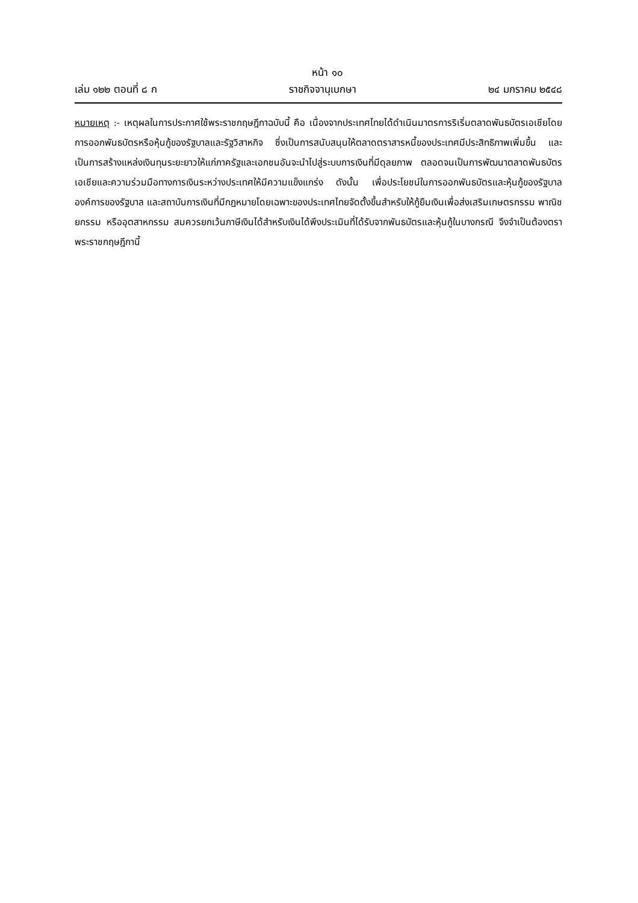หน้า ๑๐
เล่ม ๑๒๒ ตอนที่ ๘ ก ราชกิจจานุเบกษา ๒๔ มกราคม ๒๕๔๘
หมายเหตุ :- เหตุผลในการประกาศใช้พระราชกฤษฎีกาฉบับนี้ คือ เนื่องจากประเทศไทยได้ดำเนินมาตรการริเริ่มตลาดพันธบัตรเอเชียโดยการออกพันธบัตรหรือหุ้นกู้ของรัฐบาลและรัฐวิสาหกิจ ซึ่งเป็นการสนับสนุนให้ตลาดตราสารหนี้ของประเทศมีประสิทธิภาพเพิ่มขึ้น และเป็นการสร้างแหล่งเงินทุนระยะยาวให้แก่ภาครัฐและเอกชนอันจะนำไปสู่ระบบการเงินที่มีดุลยภาพ ตลอดจนเป็นการพัฒนาตลาดพันธบัตรเอเชียและความร่วมมือทางการเงินระหว่างประเทศให้มีความแข็งแกร่ง ดังนั้น เพื่อประโยชน์ในการออกพันธบัตรและหุ้นกู้ของรัฐบาล องค์การของรัฐบาล และสถาบันการเงินที่มีกฎหมายโดยเฉพาะของประเทศไทยจัดตั้งขึ้นสำหรับให้กู้ยืมเงินเพื่อส่งเสริมเกษตรกรรม พาณิชยกรรม หรืออุตสาหกรรม สมควรยกเว้นภาษีเงินได้สำหรับเงินได้พึงประเมินที่ได้รับจากพันธบัตรและหุ้นกู้ในบางกรณี จึงจำเป็นต้องตราพระราชกฤษฎีกานี้